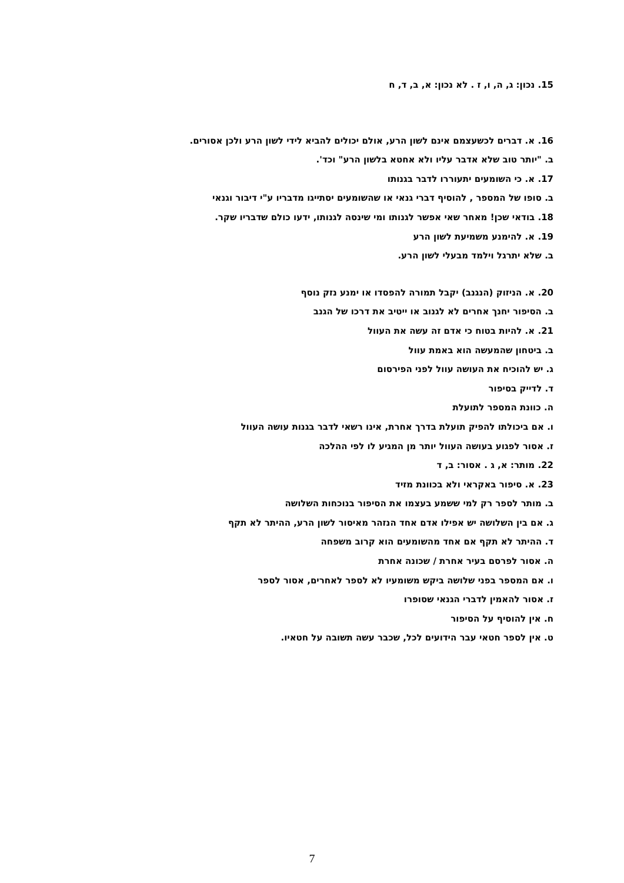15. נכון: ג, ה, ו, ז . לא נכון: א, ב, ד, ח
16. א. דברים לכשעצמם אינם לשון הרע, אולם יכולים להביא לידי לשון הרע ולכן אסורים.
ב. "יותר טוב שלא אדבר עליו ולא אחטא בלשון הרע" וכד'.
17. א. כי השומעים יתעוררו לדבר בגנותו
ב. סופו של המספר , להוסיף דברי גנאי או שהשומעים יסתייגו מדבריו ע"י דיבור וגנאי
18. בודאי שכן! מאחר שאי אפשר לגנותו ומי שינסה לגנותו, ידעו כולם שדבריו שקר.
19. א. להימנע משמיעת לשון הרע
ב. שלא יתרגל וילמד מבעלי לשון הרע.
20. א. הניזוק (הנגנב) יקבל תמורה להפסדו או ימנע נזק נוסף
ב. הסיפור יחנך אחרים לא לגנוב או ייטיב את דרכו של הגנב
21. א. להיות בטוח כי אדם זה עשה את העוול
ב. ביטחון שהמעשה הוא באמת עוול
ג. יש להוכיח את העושה עוול לפני הפירסום
ד. לדייק בסיפור
ה. כוונת המספר לתועלת
ו. אם ביכולתו להפיק תועלת בדרך אחרת, אינו רשאי לדבר בגנות עושה העוול
ז. אסור לפגוע בעושה העוול יותר מן המגיע לו לפי ההלכה
22. מותר: א, ג . אסור: ב, ד
23. א. סיפור באקראי ולא בכוונת מזיד
ב. מותר לספר רק למי ששמע בעצמו את הסיפור בנוכחות השלושה
ג. אם בין השלושה יש אפילו אדם אחד הנזהר מאיסור לשון הרע, ההיתר לא תקף
ד. ההיתר לא תקף אם אחד מהשומעים הוא קרוב משפחה
ה. אסור לפרסם בעיר אחרת / שכונה אחרת
ו. אם המספר בפני שלושה ביקש משומעיו לא לספר לאחרים, אסור לספר
ז. אסור להאמין לדברי הגנאי שסופרו
ח. אין להוסיף על הסיפור
ט. אין לספר חטאי עבר הידועים לכל, שכבר עשה תשובה על חטאיו.
7